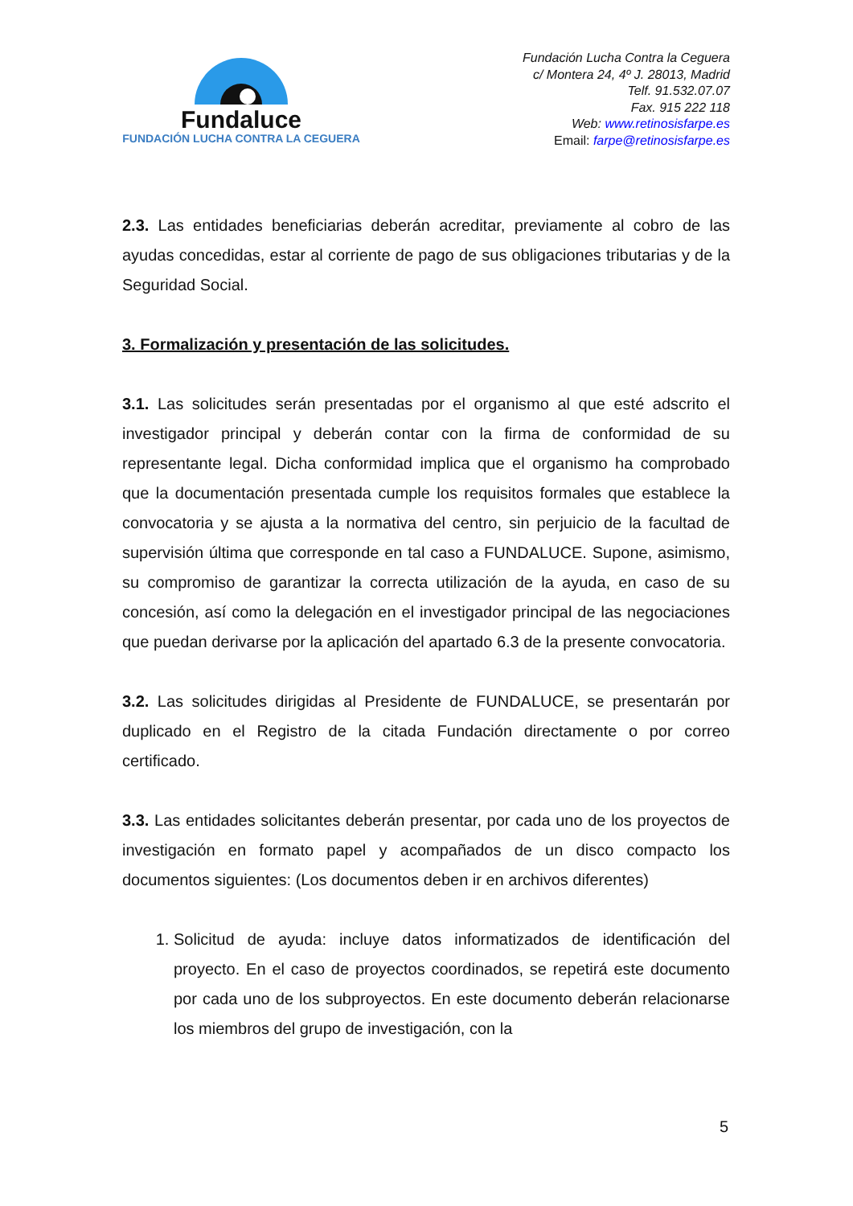Fundaluce
FUNDACIÓN LUCHA CONTRA LA CEGUERA
Fundación Lucha Contra la Ceguera
c/ Montera 24, 4º J. 28013, Madrid
Telf. 91.532.07.07
Fax. 915 222 118
Web: www.retinosisfarpe.es
Email: farpe@retinosisfarpe.es
2.3. Las entidades beneficiarias deberán acreditar, previamente al cobro de las ayudas concedidas, estar al corriente de pago de sus obligaciones tributarias y de la Seguridad Social.
3. Formalización y presentación de las solicitudes.
3.1. Las solicitudes serán presentadas por el organismo al que esté adscrito el investigador principal y deberán contar con la firma de conformidad de su representante legal. Dicha conformidad implica que el organismo ha comprobado que la documentación presentada cumple los requisitos formales que establece la convocatoria y se ajusta a la normativa del centro, sin perjuicio de la facultad de supervisión última que corresponde en tal caso a FUNDALUCE. Supone, asimismo, su compromiso de garantizar la correcta utilización de la ayuda, en caso de su concesión, así como la delegación en el investigador principal de las negociaciones que puedan derivarse por la aplicación del apartado 6.3 de la presente convocatoria.
3.2. Las solicitudes dirigidas al Presidente de FUNDALUCE, se presentarán por duplicado en el Registro de la citada Fundación directamente o por correo certificado.
3.3. Las entidades solicitantes deberán presentar, por cada uno de los proyectos de investigación en formato papel y acompañados de un disco compacto los documentos siguientes: (Los documentos deben ir en archivos diferentes)
1. Solicitud de ayuda: incluye datos informatizados de identificación del proyecto. En el caso de proyectos coordinados, se repetirá este documento por cada uno de los subproyectos. En este documento deberán relacionarse los miembros del grupo de investigación, con la
5